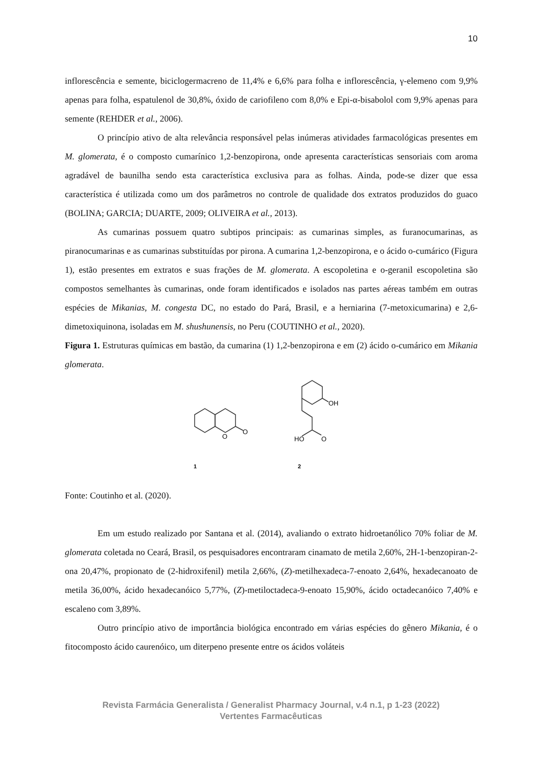10
inflorescência e semente, biciclogermacreno de 11,4% e 6,6% para folha e inflorescência, γ-elemeno com 9,9% apenas para folha, espatulenol de 30,8%, óxido de cariofileno com 8,0% e Epi-α-bisabolol com 9,9% apenas para semente (REHDER et al., 2006).
O princípio ativo de alta relevância responsável pelas inúmeras atividades farmacológicas presentes em M. glomerata, é o composto cumarínico 1,2-benzopirona, onde apresenta características sensoriais com aroma agradável de baunilha sendo esta característica exclusiva para as folhas. Ainda, pode-se dizer que essa característica é utilizada como um dos parâmetros no controle de qualidade dos extratos produzidos do guaco (BOLINA; GARCIA; DUARTE, 2009; OLIVEIRA et al., 2013).
As cumarinas possuem quatro subtipos principais: as cumarinas simples, as furanocumarinas, as piranocumarinas e as cumarinas substituídas por pirona. A cumarina 1,2-benzopirona, e o ácido o-cumárico (Figura 1), estão presentes em extratos e suas frações de M. glomerata. A escopoletina e o-geranil escopoletina são compostos semelhantes às cumarinas, onde foram identificados e isolados nas partes aéreas também em outras espécies de Mikanias, M. congesta DC, no estado do Pará, Brasil, e a herniarina (7-metoxicumarina) e 2,6-dimetoxiquinona, isoladas em M. shushunensis, no Peru (COUTINHO et al., 2020).
Figura 1. Estruturas químicas em bastão, da cumarina (1) 1,2-benzopirona e em (2) ácido o-cumárico em Mikania glomerata.
O
O
1
OH
HO
O
2
Fonte: Coutinho et al. (2020).
Em um estudo realizado por Santana et al. (2014), avaliando o extrato hidroetanólico 70% foliar de M. glomerata coletada no Ceará, Brasil, os pesquisadores encontraram cinamato de metila 2,60%, 2H-1-benzopiran-2-ona 20,47%, propionato de (2-hidroxifenil) metila 2,66%, (Z)-metilhexadeca-7-enoato 2,64%, hexadecanoato de metila 36,00%, ácido hexadecanóico 5,77%, (Z)-metiloctadeca-9-enoato 15,90%, ácido octadecanóico 7,40% e escaleno com 3,89%.
Outro princípio ativo de importância biológica encontrado em várias espécies do gênero Mikania, é o fitocomposto ácido caurenóico, um diterpeno presente entre os ácidos voláteis
Revista Farmácia Generalista / Generalist Pharmacy Journal, v.4 n.1, p 1-23 (2022)
Vertentes Farmacêuticas